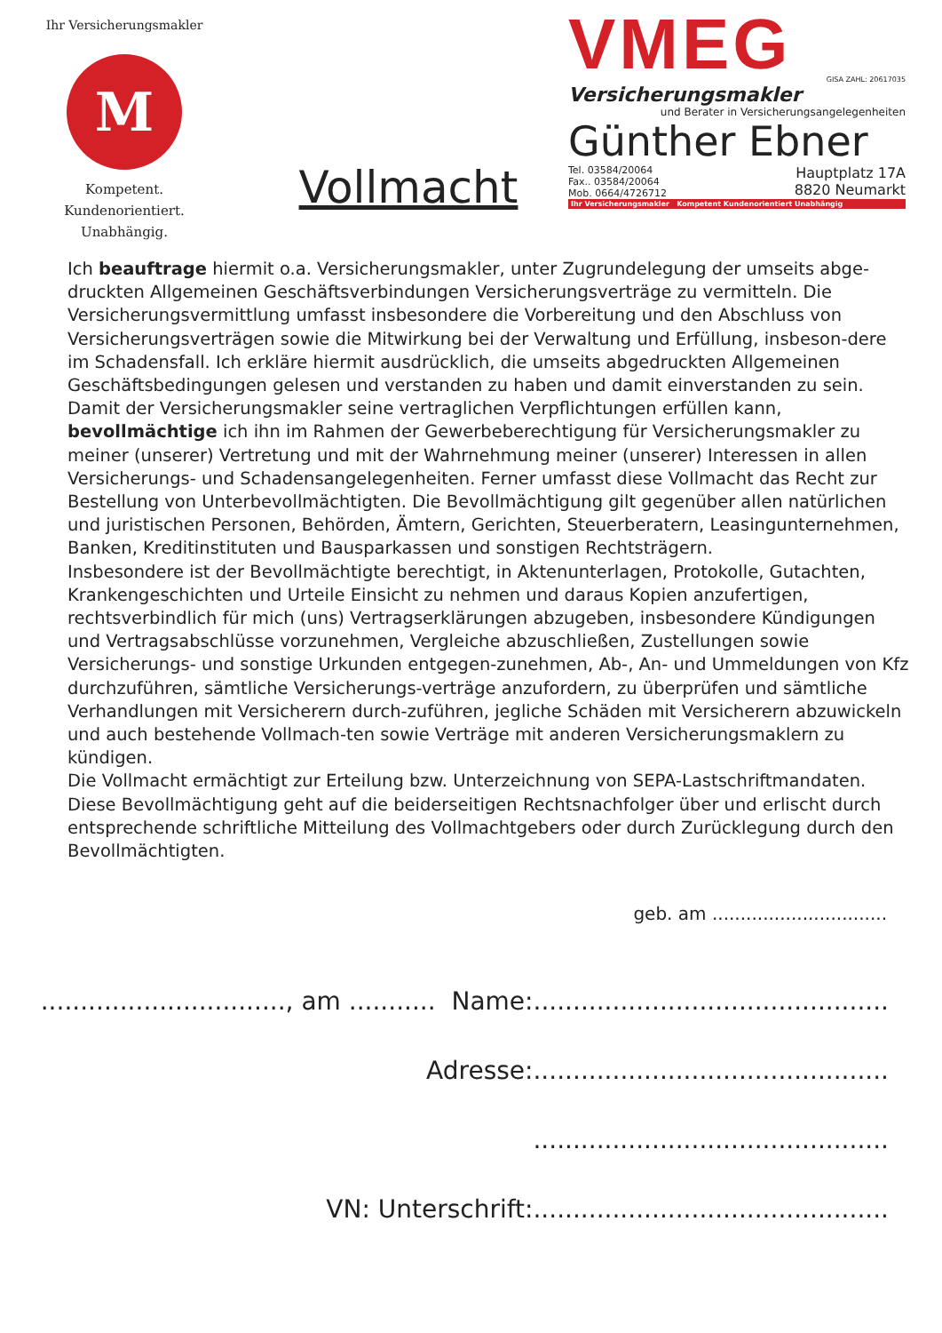Ihr Versicherungsmakler
M
Kompetent.
Kundenorientiert.
Unabhängig.
Vollmacht
VMEG
GISA ZAHL: 20617035
Versicherungsmakler
und Berater in Versicherungsangelegenheiten
Günther Ebner
Tel. 03584/20064
Fax.. 03584/20064
Mob. 0664/4726712
Hauptplatz 17A
8820 Neumarkt
Ihr Versicherungsmakler Kompetent Kundenorientiert Unabhängig
Ich beauftrage hiermit o.a. Versicherungsmakler, unter Zugrundelegung der umseits abge-druckten Allgemeinen Geschäftsverbindungen Versicherungsverträge zu vermitteln. Die Versicherungsvermittlung umfasst insbesondere die Vorbereitung und den Abschluss von Versicherungsverträgen sowie die Mitwirkung bei der Verwaltung und Erfüllung, insbeson-dere im Schadensfall. Ich erkläre hiermit ausdrücklich, die umseits abgedruckten Allgemeinen Geschäftsbedingungen gelesen und verstanden zu haben und damit einverstanden zu sein.
Damit der Versicherungsmakler seine vertraglichen Verpflichtungen erfüllen kann, bevollmächtige ich ihn im Rahmen der Gewerbeberechtigung für Versicherungsmakler zu meiner (unserer) Vertretung und mit der Wahrnehmung meiner (unserer) Interessen in allen Versicherungs- und Schadensangelegenheiten. Ferner umfasst diese Vollmacht das Recht zur Bestellung von Unterbevollmächtigten. Die Bevollmächtigung gilt gegenüber allen natürlichen und juristischen Personen, Behörden, Ämtern, Gerichten, Steuerberatern, Leasingunternehmen, Banken, Kreditinstituten und Bausparkassen und sonstigen Rechtsträgern.
Insbesondere ist der Bevollmächtigte berechtigt, in Aktenunterlagen, Protokolle, Gutachten, Krankengeschichten und Urteile Einsicht zu nehmen und daraus Kopien anzufertigen, rechtsverbindlich für mich (uns) Vertragserklärungen abzugeben, insbesondere Kündigungen und Vertragsabschlüsse vorzunehmen, Vergleiche abzuschließen, Zustellungen sowie Versicherungs- und sonstige Urkunden entgegen-zunehmen, Ab-, An- und Ummeldungen von Kfz durchzuführen, sämtliche Versicherungs-verträge anzufordern, zu überprüfen und sämtliche Verhandlungen mit Versicherern durch-zuführen, jegliche Schäden mit Versicherern abzuwickeln und auch bestehende Vollmach-ten sowie Verträge mit anderen Versicherungsmaklern zu kündigen.
Die Vollmacht ermächtigt zur Erteilung bzw. Unterzeichnung von SEPA-Lastschriftmandaten.
Diese Bevollmächtigung geht auf die beiderseitigen Rechtsnachfolger über und erlischt durch entsprechende schriftliche Mitteilung des Vollmachtgebers oder durch Zurücklegung durch den Bevollmächtigten.
geb. am ...............................
..............................., am ........... Name:.............................................
Adresse:.............................................
.............................................
VN: Unterschrift:.............................................